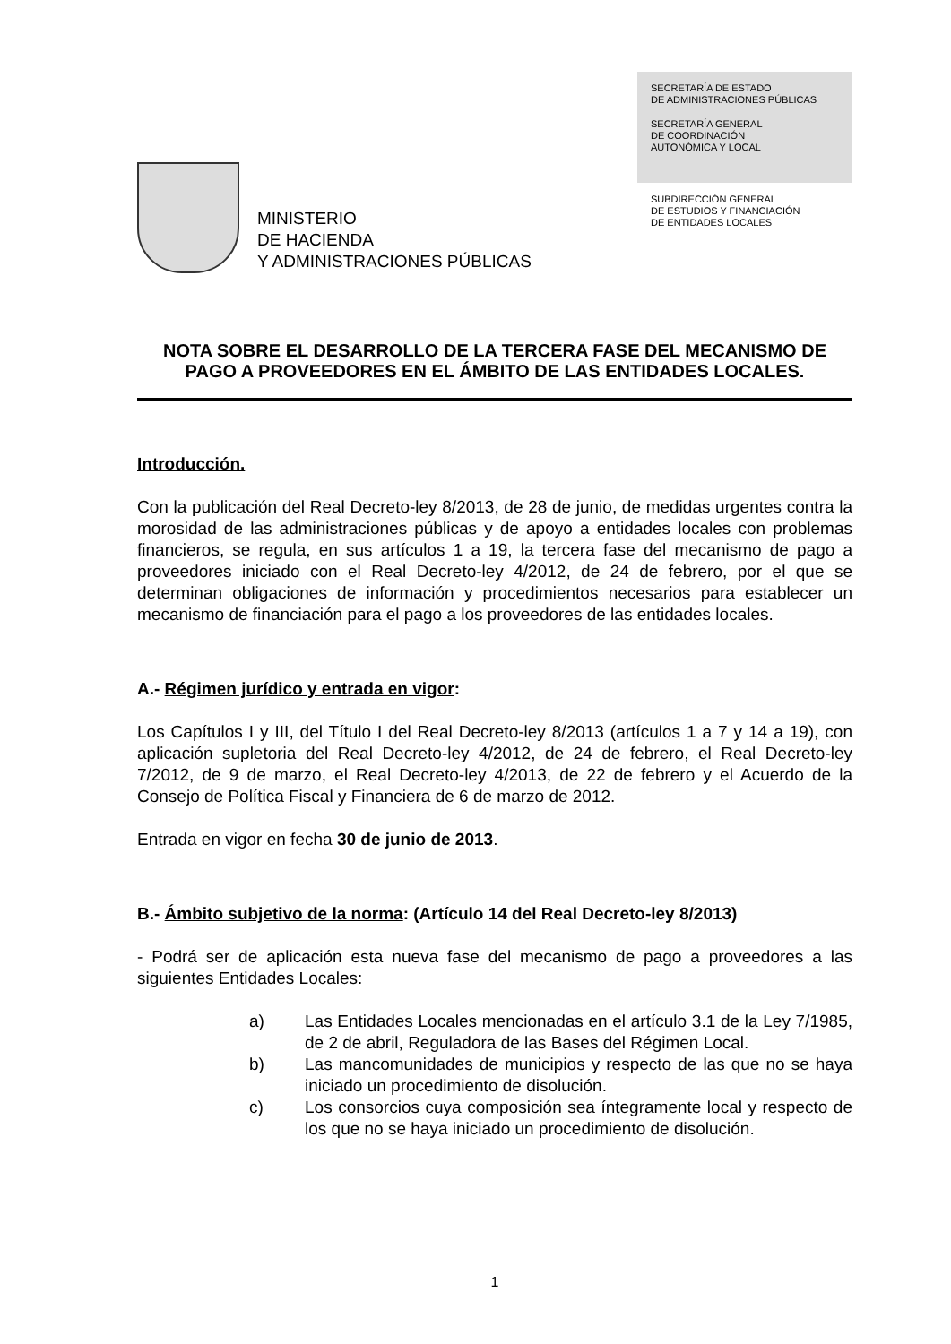MINISTERIO
DE HACIENDA
Y ADMINISTRACIONES PÚBLICAS
SECRETARÍA DE ESTADO
DE ADMINISTRACIONES PÚBLICAS
SECRETARÍA GENERAL
DE COORDINACIÓN
AUTONÓMICA Y LOCAL
SUBDIRECCIÓN GENERAL
DE ESTUDIOS Y FINANCIACIÓN
DE ENTIDADES LOCALES
NOTA SOBRE EL DESARROLLO DE LA TERCERA FASE DEL MECANISMO DE PAGO A PROVEEDORES EN EL ÁMBITO DE LAS ENTIDADES LOCALES.
Introducción.
Con la publicación del Real Decreto-ley 8/2013, de 28 de junio, de medidas urgentes contra la morosidad de las administraciones públicas y de apoyo a entidades locales con problemas financieros, se regula, en sus artículos 1 a 19, la tercera fase del mecanismo de pago a proveedores iniciado con el Real Decreto-ley 4/2012, de 24 de febrero, por el que se determinan obligaciones de información y procedimientos necesarios para establecer un mecanismo de financiación para el pago a los proveedores de las entidades locales.
A.- Régimen jurídico y entrada en vigor:
Los Capítulos I y III, del Título I del Real Decreto-ley 8/2013 (artículos 1 a 7 y 14 a 19), con aplicación supletoria del Real Decreto-ley 4/2012, de 24 de febrero, el Real Decreto-ley 7/2012, de 9 de marzo, el Real Decreto-ley 4/2013, de 22 de febrero y el Acuerdo de la Consejo de Política Fiscal y Financiera de 6 de marzo de 2012.
Entrada en vigor en fecha 30 de junio de 2013.
B.- Ámbito subjetivo de la norma: (Artículo 14 del Real Decreto-ley 8/2013)
- Podrá ser de aplicación esta nueva fase del mecanismo de pago a proveedores a las siguientes Entidades Locales:
a) Las Entidades Locales mencionadas en el artículo 3.1 de la Ley 7/1985, de 2 de abril, Reguladora de las Bases del Régimen Local.
b) Las mancomunidades de municipios y respecto de las que no se haya iniciado un procedimiento de disolución.
c) Los consorcios cuya composición sea íntegramente local y respecto de los que no se haya iniciado un procedimiento de disolución.
1